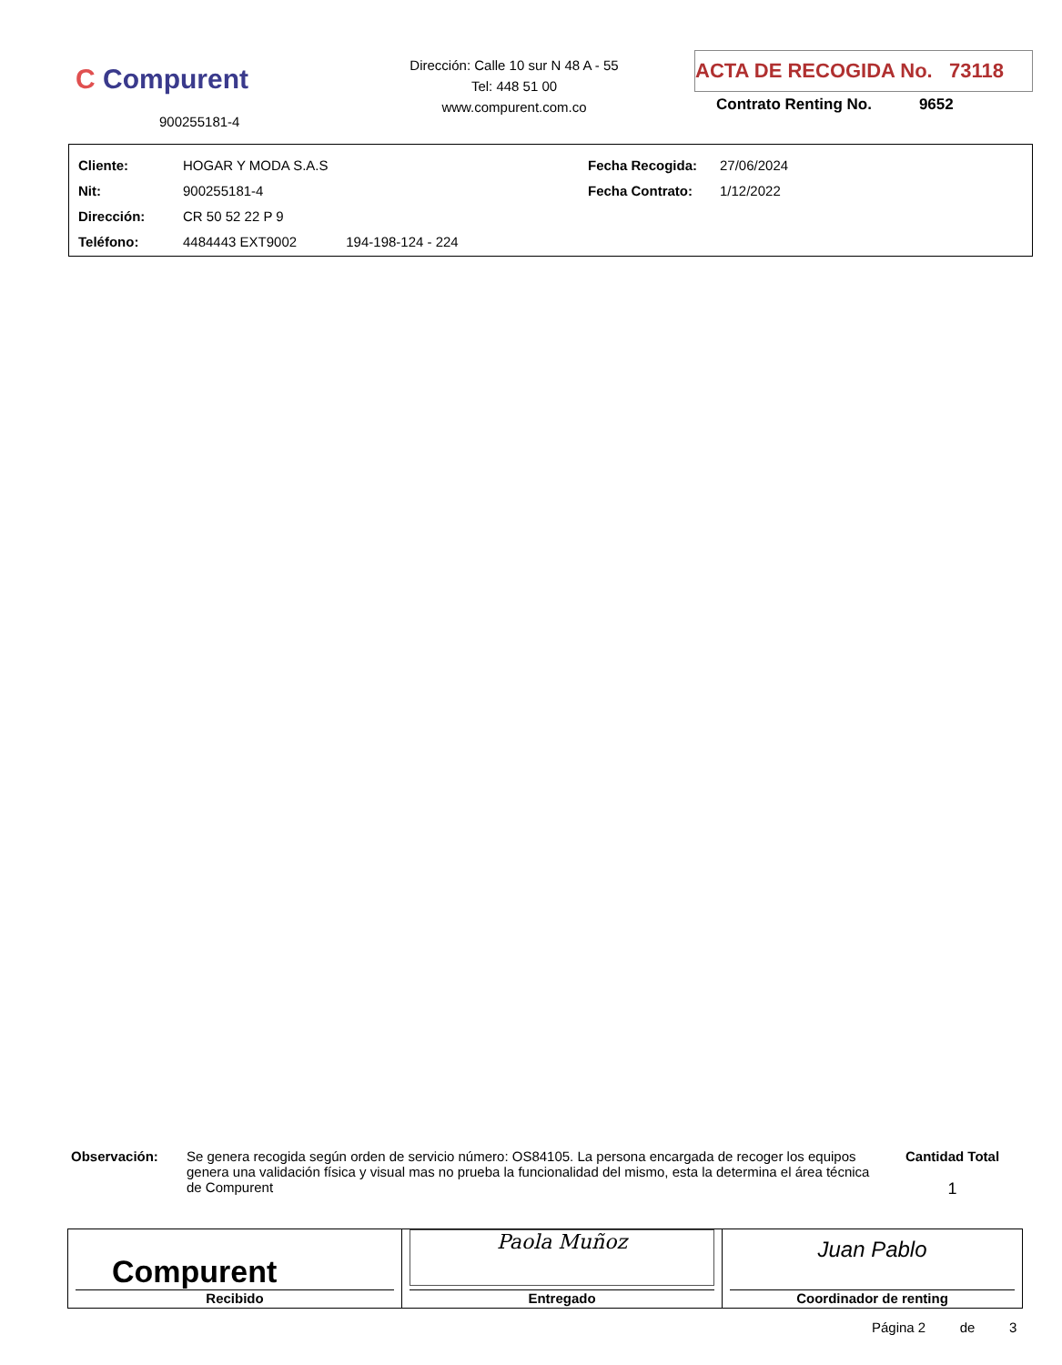C Compurent
900255181-4
Dirección: Calle 10 sur N 48 A - 55
Tel: 448 51 00
www.compurent.com.co
ACTA DE RECOGIDA No. 73118
Contrato Renting No. 9652
| Cliente: | HOGAR Y MODA S.A.S | Fecha Recogida: | 27/06/2024 |
| Nit: | 900255181-4 | Fecha Contrato: | 1/12/2022 |
| Dirección: | CR 50 52 22 P 9 | | |
| Teléfono: | 4484443 EXT9002 194-198-124 - 224 | | |
Observación:
Se genera recogida según orden de servicio número: OS84105. La persona encargada de recoger los equipos genera una validación física y visual mas no prueba la funcionalidad del mismo, esta la determina el área técnica de Compurent
Cantidad Total
1
| Compurent Recibido | Paola Muñoz Entregado | Juan Pablo Coordinador de renting |
Página 2 de 3